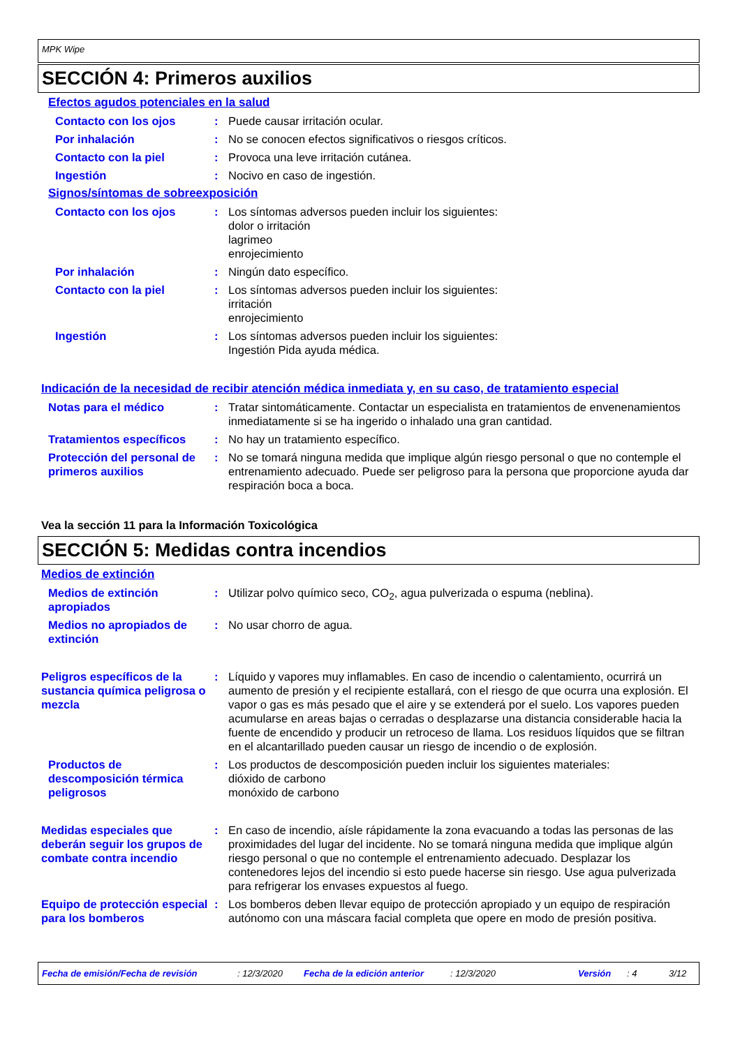MPK Wipe
SECCIÓN 4: Primeros auxilios
Efectos agudos potenciales en la salud
Contacto con los ojos : Puede causar irritación ocular.
Por inhalación : No se conocen efectos significativos o riesgos críticos.
Contacto con la piel : Provoca una leve irritación cutánea.
Ingestión : Nocivo en caso de ingestión.
Signos/síntomas de sobreexposición
Contacto con los ojos : Los síntomas adversos pueden incluir los siguientes:
dolor o irritación
lagrimeo
enrojecimiento
Por inhalación : Ningún dato específico.
Contacto con la piel : Los síntomas adversos pueden incluir los siguientes:
irritación
enrojecimiento
Ingestión : Los síntomas adversos pueden incluir los siguientes:
Ingestión Pida ayuda médica.
Indicación de la necesidad de recibir atención médica inmediata y, en su caso, de tratamiento especial
Notas para el médico : Tratar sintomáticamente. Contactar un especialista en tratamientos de envenenamientos inmediatamente si se ha ingerido o inhalado una gran cantidad.
Tratamientos específicos : No hay un tratamiento específico.
Protección del personal de primeros auxilios
: No se tomará ninguna medida que implique algún riesgo personal o que no contemple el entrenamiento adecuado. Puede ser peligroso para la persona que proporcione ayuda dar respiración boca a boca.
Vea la sección 11 para la Información Toxicológica
SECCIÓN 5: Medidas contra incendios
Medios de extinción
Medios de extinción apropiados
: Utilizar polvo químico seco, CO<sub>2</sub>, agua pulverizada o espuma (neblina).
Medios no apropiados de extinción
: No usar chorro de agua.
Peligros específicos de la sustancia química peligrosa o mezcla
: Líquido y vapores muy inflamables. En caso de incendio o calentamiento, ocurrirá un aumento de presión y el recipiente estallará, con el riesgo de que ocurra una explosión. El vapor o gas es más pesado que el aire y se extenderá por el suelo. Los vapores pueden acumularse en areas bajas o cerradas o desplazarse una distancia considerable hacia la fuente de encendido y producir un retroceso de llama. Los residuos líquidos que se filtran en el alcantarillado pueden causar un riesgo de incendio o de explosión.
Productos de descomposición térmica peligrosos
: Los productos de descomposición pueden incluir los siguientes materiales:
dióxido de carbono
monóxido de carbono
Medidas especiales que deberán seguir los grupos de combate contra incendio
: En caso de incendio, aísle rápidamente la zona evacuando a todas las personas de las proximidades del lugar del incidente. No se tomará ninguna medida que implique algún riesgo personal o que no contemple el entrenamiento adecuado. Desplazar los contenedores lejos del incendio si esto puede hacerse sin riesgo. Use agua pulverizada para refrigerar los envases expuestos al fuego.
Equipo de protección especial para los bomberos
: Los bomberos deben llevar equipo de protección apropiado y un equipo de respiración autónomo con una máscara facial completa que opere en modo de presión positiva.
Fecha de emisión/Fecha de revisión: 12/3/2020 Fecha de la edición anterior: 12/3/2020 Versión: 4 3/12